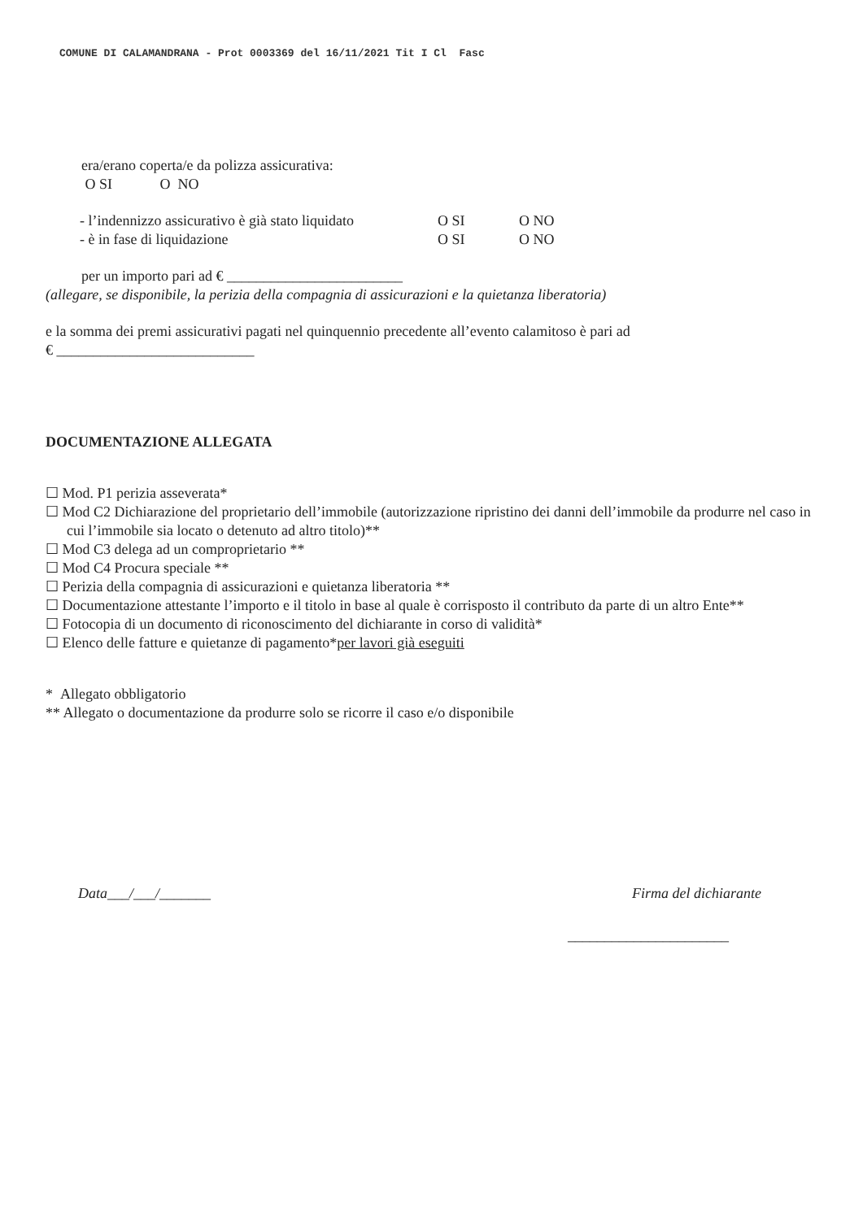COMUNE DI CALAMANDRANA - Prot 0003369 del 16/11/2021 Tit I Cl Fasc
era/erano coperta/e da polizza assicurativa:
O SI O NO
- l’indennizzo assicurativo è già stato liquidato O SI O NO
- è in fase di liquidazione O SI O NO
per un importo pari ad € ________________________
(allegare, se disponibile, la perizia della compagnia di assicurazioni e la quietanza liberatoria)
e la somma dei premi assicurativi pagati nel quinquennio precedente all’evento calamitoso è pari ad
€ ___________________________
DOCUMENTAZIONE ALLEGATA
☐ Mod. P1 perizia asseverata*
☐ Mod C2 Dichiarazione del proprietario dell’immobile (autorizzazione ripristino dei danni dell’immobile da produrre nel caso in cui l’immobile sia locato o detenuto ad altro titolo)**
☐ Mod C3 delega ad un comproprietario **
☐ Mod C4 Procura speciale **
☐ Perizia della compagnia di assicurazioni e quietanza liberatoria **
☐ Documentazione attestante l’importo e il titolo in base al quale è corrisposto il contributo da parte di un altro Ente**
☐ Fotocopia di un documento di riconoscimento del dichiarante in corso di validità*
☐ Elenco delle fatture e quietanze di pagamento*per lavori già eseguiti
* Allegato obbligatorio
** Allegato o documentazione da produrre solo se ricorre il caso e/o disponibile
Data___/___/_______ Firma del dichiarante
______________________